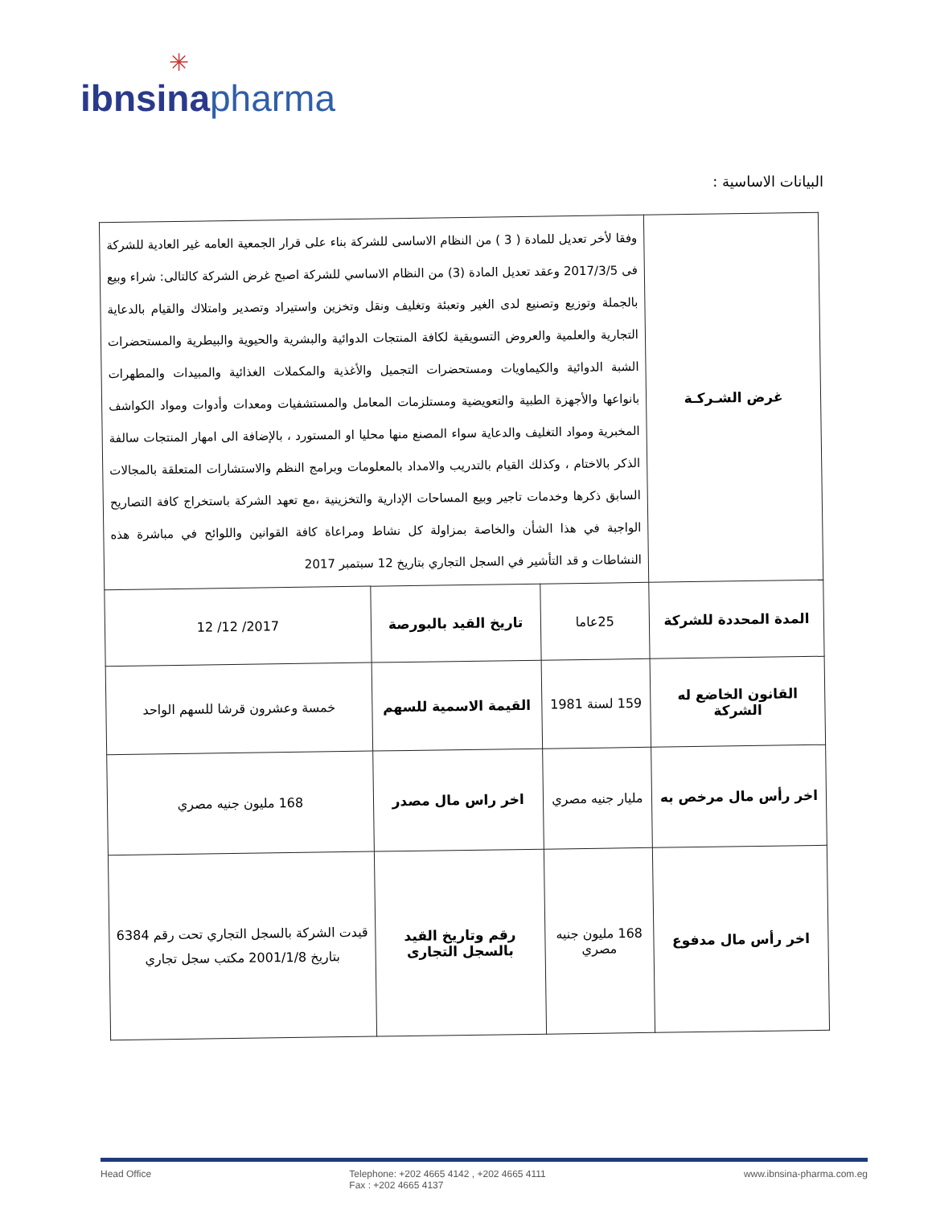✳
ibnsina pharma
البيانات الاساسية :
| غرض الشـركـة | وفقا لأخر تعديل للمادة ( 3 ) من النظام الاساسى للشركة بناء على قرار الجمعية العامه غير العادية للشركة فى 2017/3/5 وعقد تعديل المادة (3) من النظام الاساسي للشركة اصبح غرض الشركة كالتالى: شراء وبيع بالجملة وتوزيع وتصنيع لدى الغير وتعبئة وتغليف ونقل وتخزين واستيراد وتصدير وامتلاك والقيام بالدعاية التجارية والعلمية والعروض التسويقية لكافة المنتجات الدوائية والبشرية والحيوية والبيطرية والمستحضرات الشبة الدوائية والكيماويات ومستحضرات التجميل والأغذية والمكملات الغذائية والمبيدات والمطهرات بانواعها والأجهزة الطبية والتعويضية ومستلزمات المعامل والمستشفيات ومعدات وأدوات ومواد الكواشف المخبرية ومواد التغليف والدعاية سواء المصنع منها محليا او المستورد ، بالإضافة الى امهار المنتجات سالفة الذكر بالاختام ، وكذلك القيام بالتدريب والامداد بالمعلومات وبرامج النظم والاستشارات المتعلقة بالمجالات السابق ذكرها وخدمات تاجير وبيع المساحات الإدارية والتخزينية ،مع تعهد الشركة باستخراج كافة التصاريح الواجبة في هذا الشأن والخاصة بمزاولة كل نشاط ومراعاة كافة القوانين واللوائح في مباشرة هذه النشاطات و قد التأشير في السجل التجاري بتاريخ 12 سبتمبر 2017 | | |
| المدة المحددة للشركة | 25عاما | تاريخ القيد بالبورصة | 2017/ 12/ 12 |
| القانون الخاضع له الشركة | 159 لسنة 1981 | القيمة الاسمية للسهم | خمسة وعشرون قرشا للسهم الواحد |
| اخر رأس مال مرخص به | مليار جنيه مصري | اخر راس مال مصدر | 168 مليون جنيه مصري |
| اخر رأس مال مدفوع | 168 مليون جنيه مصري | رقم وتاريخ القيد بالسجل التجارى | قيدت الشركة بالسجل التجاري تحت رقم 6384 بتاريخ 2001/1/8 مكتب سجل تجاري |
Head Office Telephone: +202 4665 4142 , +202 4665 4111
Fax : +202 4665 4137
www.ibnsina-pharma.com.eg